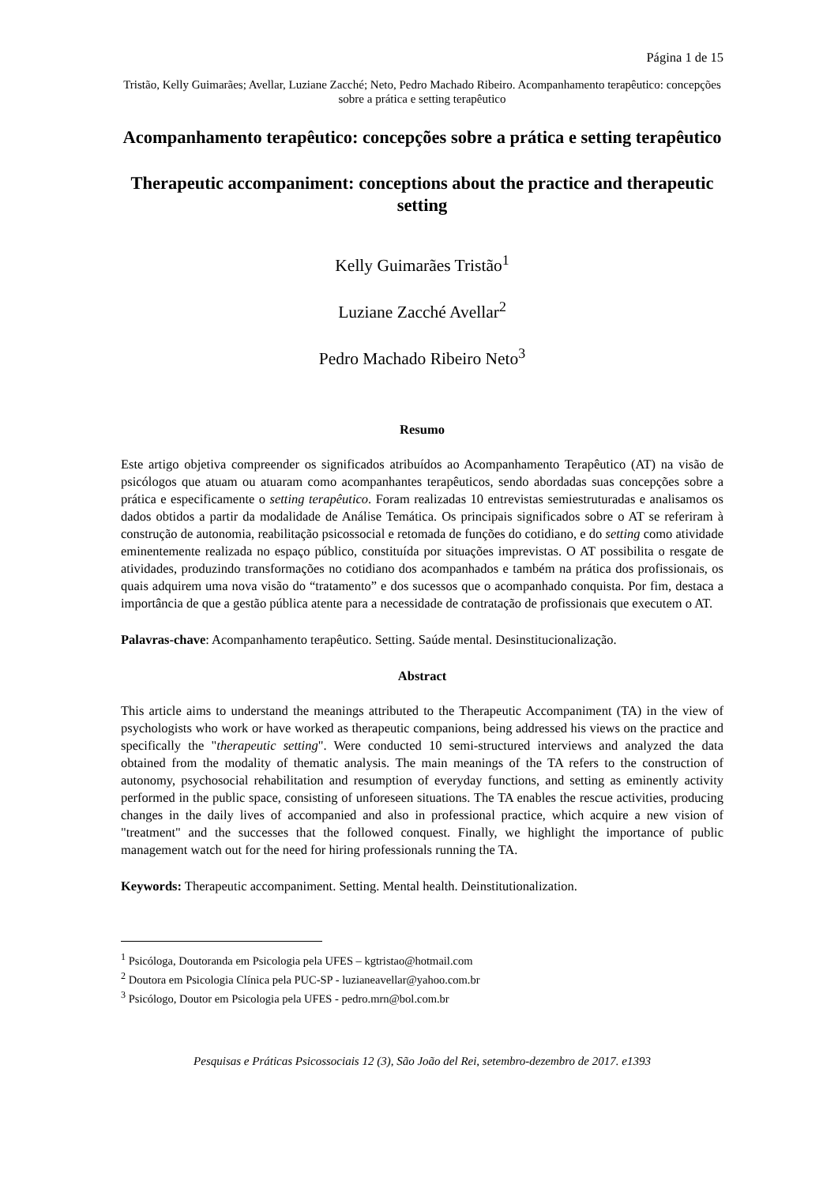Página 1 de 15
Tristão, Kelly Guimarães; Avellar, Luziane Zacché; Neto, Pedro Machado Ribeiro. Acompanhamento terapêutico: concepções sobre a prática e setting terapêutico
Acompanhamento terapêutico: concepções sobre a prática e setting terapêutico
Therapeutic accompaniment: conceptions about the practice and therapeutic setting
Kelly Guimarães Tristão<sup>1</sup>
Luziane Zacché Avellar<sup>2</sup>
Pedro Machado Ribeiro Neto<sup>3</sup>
Resumo
Este artigo objetiva compreender os significados atribuídos ao Acompanhamento Terapêutico (AT) na visão de psicólogos que atuam ou atuaram como acompanhantes terapêuticos, sendo abordadas suas concepções sobre a prática e especificamente o setting terapêutico. Foram realizadas 10 entrevistas semiestruturadas e analisamos os dados obtidos a partir da modalidade de Análise Temática. Os principais significados sobre o AT se referiram à construção de autonomia, reabilitação psicossocial e retomada de funções do cotidiano, e do setting como atividade eminentemente realizada no espaço público, constituída por situações imprevistas. O AT possibilita o resgate de atividades, produzindo transformações no cotidiano dos acompanhados e também na prática dos profissionais, os quais adquirem uma nova visão do “tratamento” e dos sucessos que o acompanhado conquista. Por fim, destaca a importância de que a gestão pública atente para a necessidade de contratação de profissionais que executem o AT.
Palavras-chave: Acompanhamento terapêutico. Setting. Saúde mental. Desinstitucionalização.
Abstract
This article aims to understand the meanings attributed to the Therapeutic Accompaniment (TA) in the view of psychologists who work or have worked as therapeutic companions, being addressed his views on the practice and specifically the "therapeutic setting". Were conducted 10 semi-structured interviews and analyzed the data obtained from the modality of thematic analysis. The main meanings of the TA refers to the construction of autonomy, psychosocial rehabilitation and resumption of everyday functions, and setting as eminently activity performed in the public space, consisting of unforeseen situations. The TA enables the rescue activities, producing changes in the daily lives of accompanied and also in professional practice, which acquire a new vision of "treatment" and the successes that the followed conquest. Finally, we highlight the importance of public management watch out for the need for hiring professionals running the TA.
Keywords: Therapeutic accompaniment. Setting. Mental health. Deinstitutionalization.
<sup>1</sup> Psicóloga, Doutoranda em Psicologia pela UFES – kgtristao@hotmail.com
<sup>2</sup> Doutora em Psicologia Clínica pela PUC-SP - luzianeavellar@yahoo.com.br
<sup>3</sup> Psicólogo, Doutor em Psicologia pela UFES - pedro.mrn@bol.com.br
Pesquisas e Práticas Psicossociais 12 (3), São João del Rei, setembro-dezembro de 2017. e1393